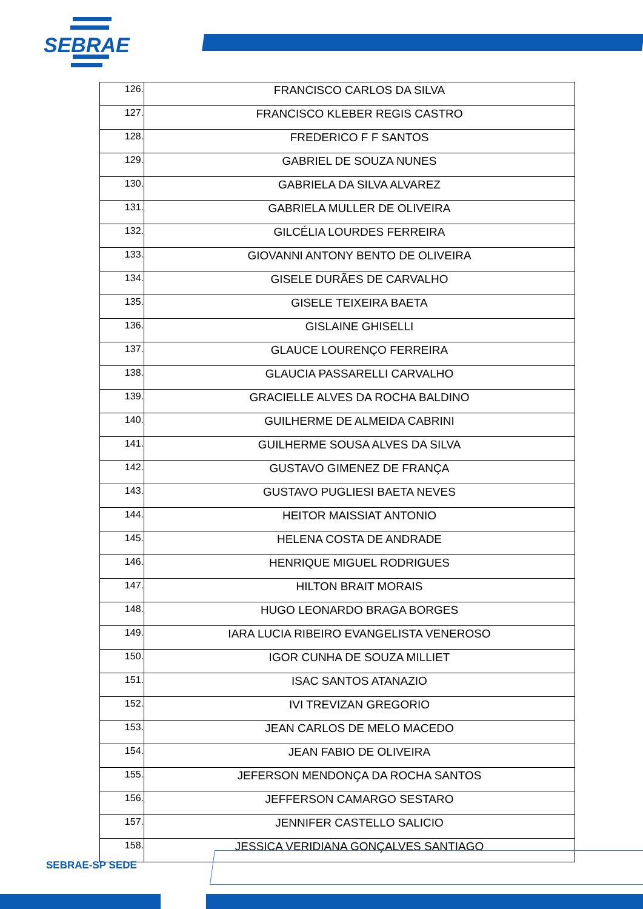SEBRAE
| 126. | FRANCISCO CARLOS DA SILVA |
| 127. | FRANCISCO KLEBER REGIS CASTRO |
| 128. | FREDERICO F F SANTOS |
| 129. | GABRIEL DE SOUZA NUNES |
| 130. | GABRIELA DA SILVA ALVAREZ |
| 131. | GABRIELA MULLER DE OLIVEIRA |
| 132. | GILCÉLIA LOURDES FERREIRA |
| 133. | GIOVANNI ANTONY BENTO DE OLIVEIRA |
| 134. | GISELE DURÃES DE CARVALHO |
| 135. | GISELE TEIXEIRA BAETA |
| 136. | GISLAINE GHISELLI |
| 137. | GLAUCE LOURENÇO FERREIRA |
| 138. | GLAUCIA PASSARELLI CARVALHO |
| 139. | GRACIELLE ALVES DA ROCHA BALDINO |
| 140. | GUILHERME DE ALMEIDA CABRINI |
| 141. | GUILHERME SOUSA ALVES DA SILVA |
| 142. | GUSTAVO GIMENEZ DE FRANÇA |
| 143. | GUSTAVO PUGLIESI BAETA NEVES |
| 144. | HEITOR MAISSIAT ANTONIO |
| 145. | HELENA COSTA DE ANDRADE |
| 146. | HENRIQUE MIGUEL RODRIGUES |
| 147. | HILTON BRAIT MORAIS |
| 148. | HUGO LEONARDO BRAGA BORGES |
| 149. | IARA LUCIA RIBEIRO EVANGELISTA VENEROSO |
| 150. | IGOR CUNHA DE SOUZA MILLIET |
| 151. | ISAC SANTOS ATANAZIO |
| 152. | IVI TREVIZAN GREGORIO |
| 153. | JEAN CARLOS DE MELO MACEDO |
| 154. | JEAN FABIO DE OLIVEIRA |
| 155. | JEFERSON MENDONÇA DA ROCHA SANTOS |
| 156. | JEFFERSON CAMARGO SESTARO |
| 157. | JENNIFER CASTELLO SALICIO |
| 158. | JESSICA VERIDIANA GONÇALVES SANTIAGO |
SEBRAE-SP SEDE